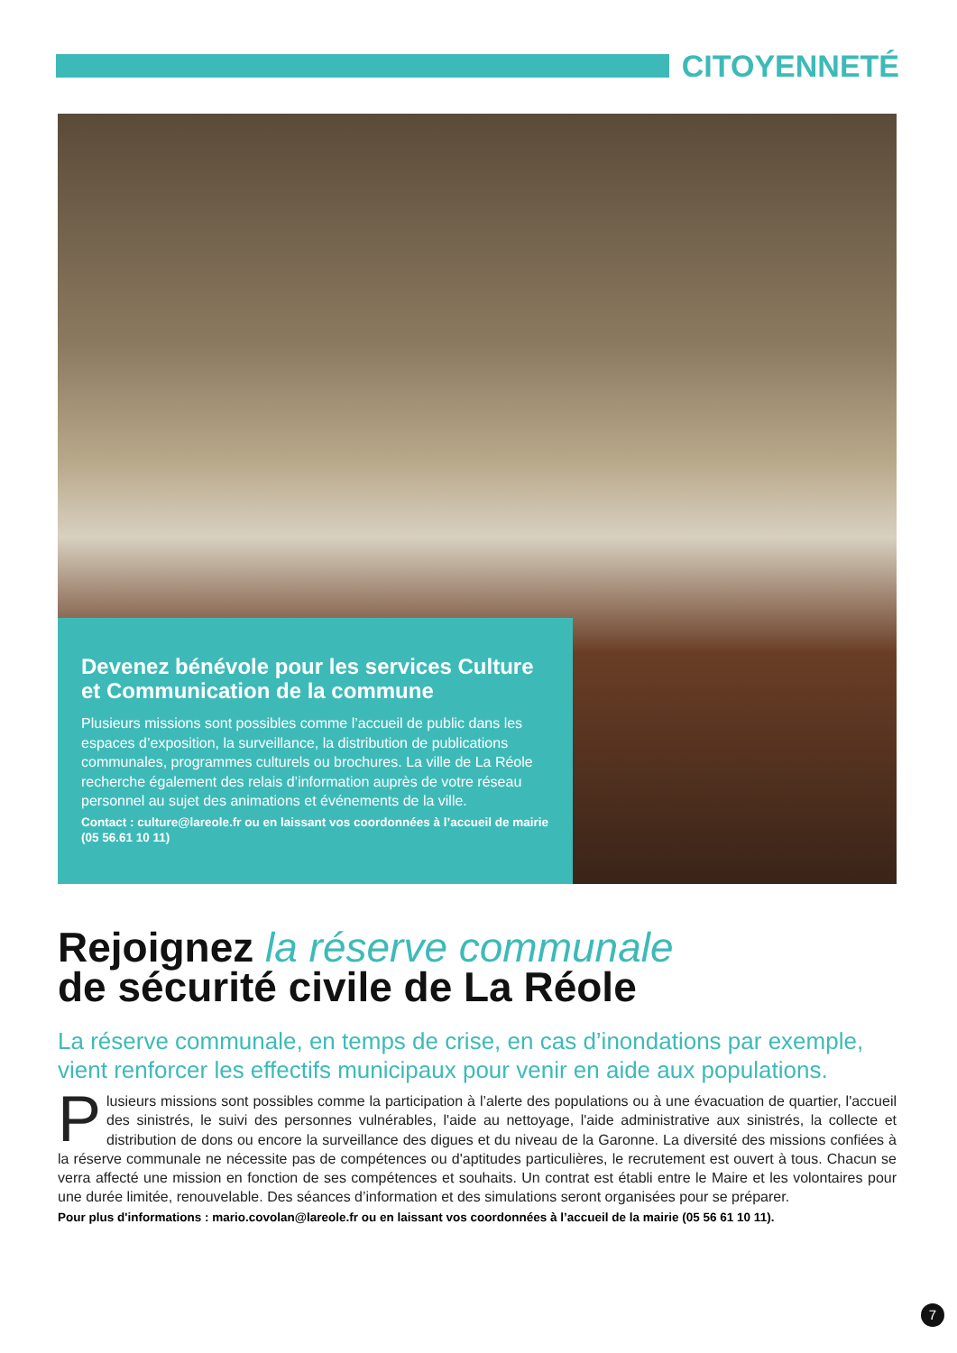CITOYENNETÉ
Devenez bénévole pour les services Culture et Communication de la commune
Plusieurs missions sont possibles comme l’accueil de public dans les espaces d’exposition, la surveillance, la distribution de publications communales, programmes culturels ou brochures. La ville de La Réole recherche également des relais d’information auprès de votre réseau personnel au sujet des animations et événements de la ville.
Contact : culture@lareole.fr ou en laissant vos coordonnées à l’accueil de mairie (05 56.61 10 11)
Rejoignez la réserve communale
de sécurité civile de La Réole
La réserve communale, en temps de crise, en cas d’inondations par exemple, vient renforcer les effectifs municipaux pour venir en aide aux populations.
Plusieurs missions sont possibles comme la participation à l’alerte des populations ou à une évacuation de quartier, l'accueil des sinistrés, le suivi des personnes vulnérables, l'aide au nettoyage, l'aide administrative aux sinistrés, la collecte et distribution de dons ou encore la surveillance des digues et du niveau de la Garonne. La diversité des missions confiées à la réserve communale ne nécessite pas de compétences ou d'aptitudes particulières, le recrutement est ouvert à tous. Chacun se verra affecté une mission en fonction de ses compétences et souhaits. Un contrat est établi entre le Maire et les volontaires pour une durée limitée, renouvelable. Des séances d’information et des simulations seront organisées pour se préparer.
Pour plus d'informations : mario.covolan@lareole.fr ou en laissant vos coordonnées à l’accueil de la mairie (05 56 61 10 11).
7